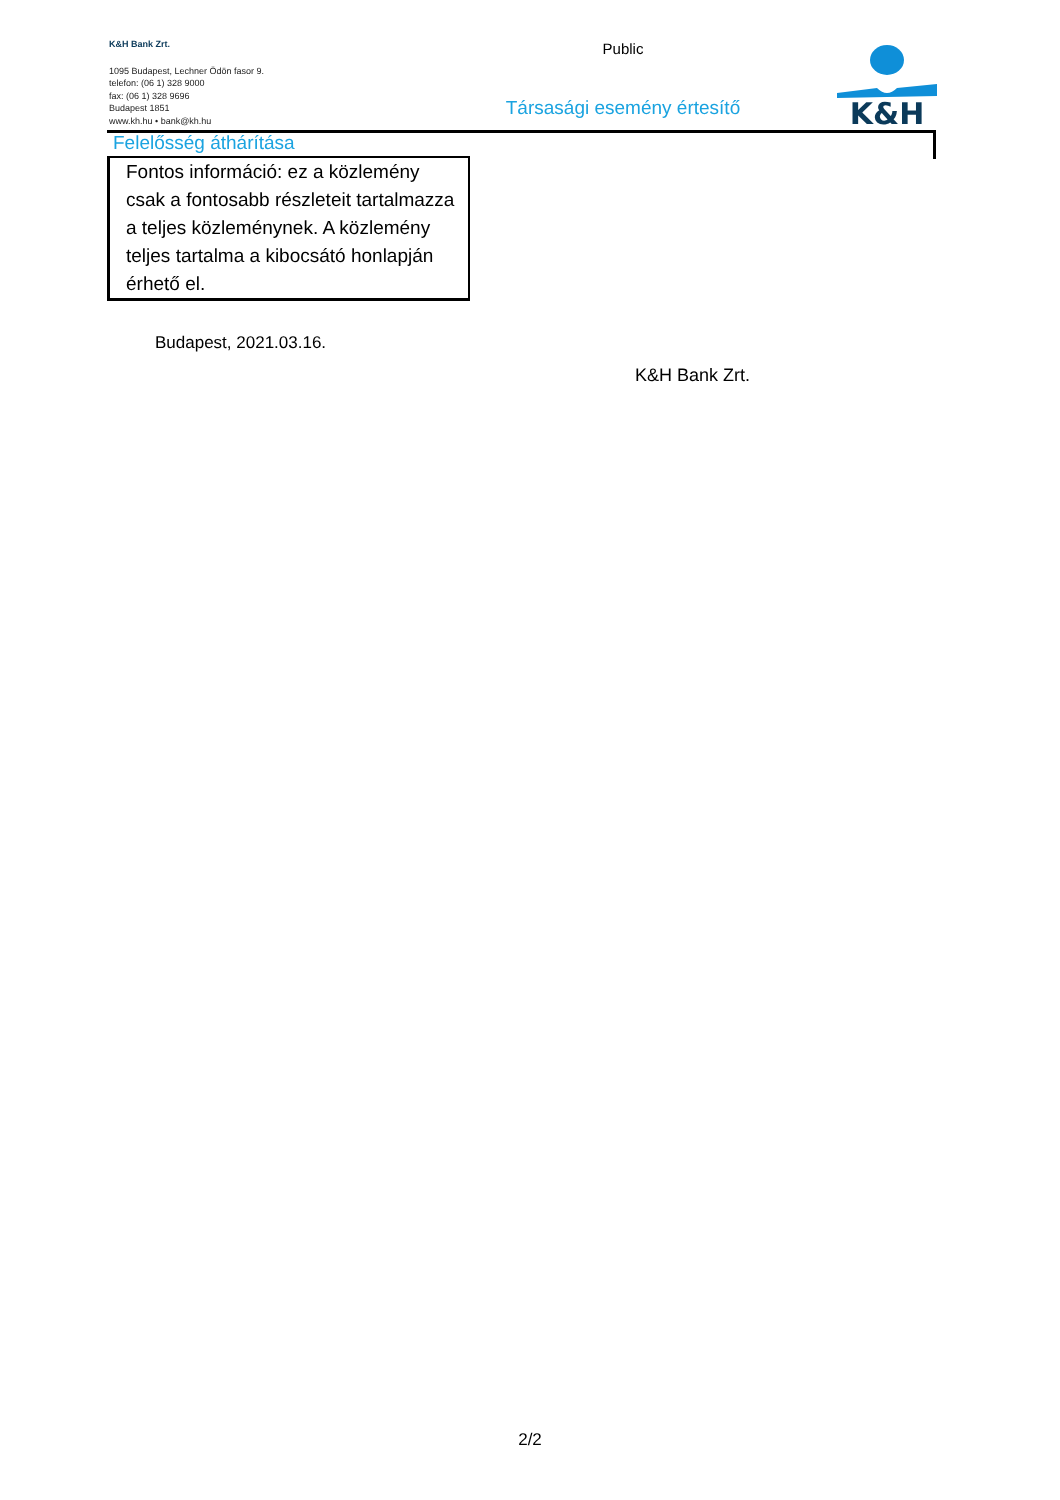K&H Bank Zrt.
1095 Budapest, Lechner Ödön fasor 9.
telefon: (06 1) 328 9000
fax: (06 1) 328 9696
Budapest 1851
www.kh.hu • bank@kh.hu
Public
Társasági esemény értesítő
K&H
Felelősség áthárítása
Fontos információ: ez a közlemény csak a fontosabb részleteit tartalmazza a teljes közleménynek. A közlemény teljes tartalma a kibocsátó honlapján érhető el.
Budapest, 2021.03.16.
K&H Bank Zrt.
2/2